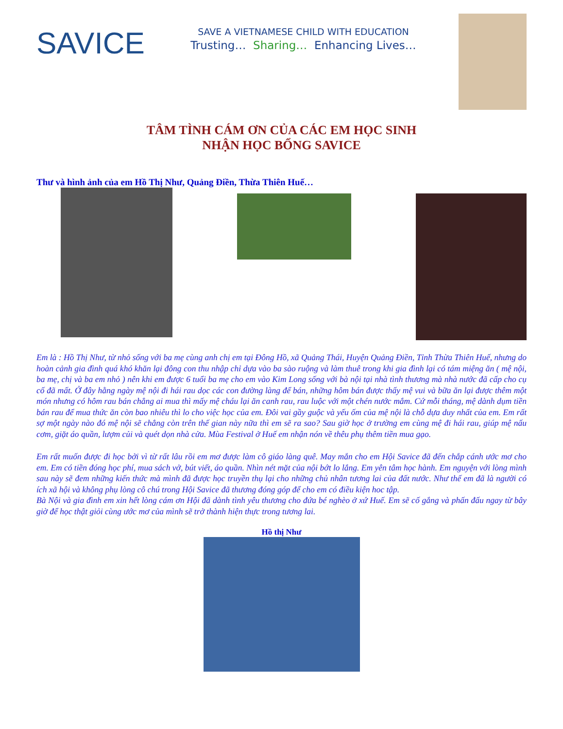SAVICE
SAVE A VIETNAMESE CHILD WITH EDUCATION
Trusting… Sharing… Enhancing Lives…
TÂM TÌNH CÁM ƠN CỦA CÁC EM HỌC SINH
NHẬN HỌC BỔNG SAVICE
Thư và hình ảnh của em Hồ Thị Như, Quảng Điền, Thừa Thiên Huế…
Em là : Hồ Thị Như, từ nhỏ sống với ba mẹ cùng anh chị em tại Đông Hồ, xã Quảng Thái, Huyện Quảng Điền, Tỉnh Thừa Thiên Huế, nhưng do hoàn cảnh gia đình quá khó khăn lại đông con thu nhập chỉ dựa vào ba sào ruộng và làm thuê trong khi gia đình lại có tám miệng ăn ( mệ nội, ba mẹ, chị và ba em nhỏ ) nên khi em được 6 tuổi ba mẹ cho em vào Kim Long sống với bà nội tại nhà tình thương mà nhà nước đã cấp cho cụ cố đã mất. Ở đây hằng ngày mệ nội đi hái rau dọc các con đường làng để bán, những hôm bán được thấy mệ vui và bữa ăn lại được thêm một món nhưng có hôm rau bán chẳng ai mua thì mấy mệ cháu lại ăn canh rau, rau luộc với một chén nước mắm. Cứ mỗi tháng, mệ dành dụm tiền bán rau để mua thức ăn còn bao nhiêu thì lo cho việc học của em. Đôi vai gầy guộc và yếu ốm của mệ nội là chỗ dựa duy nhất của em. Em rất sợ một ngày nào đó mệ nội sẽ chẳng còn trên thế gian này nữa thì em sẽ ra sao? Sau giờ học ở trường em cùng mệ đi hái rau, giúp mệ nấu cơm, giặt áo quần, lượm củi và quét dọn nhà cửa. Mùa Festival ở Huế em nhận nón về thêu phụ thêm tiền mua gạo.
Em rất muốn được đi học bởi vì từ rất lâu rồi em mơ được làm cô giáo làng quê. May mắn cho em Hội Savice đã đến chắp cánh ước mơ cho em. Em có tiền đóng học phí, mua sách vở, bút viết, áo quần. Nhìn nét mặt của nội bớt lo lắng. Em yên tâm học hành. Em nguyện với lòng mình sau này sẽ đem những kiến thức mà mình đã được học truyền thụ lại cho những chủ nhân tương lai của đất nước. Như thế em đã là người có ích xã hội và không phụ lòng cô chú trong Hội Savice đã thương đóng góp để cho em có điều kiện hoc tập.
Bà Nội và gia đình em xin hết lòng cám ơn Hội đã dành tình yêu thương cho đứa bé nghèo ở xứ Huế. Em sẽ cố gắng và phấn đấu ngay từ bây giờ để học thật giỏi cùng ước mơ của mình sẽ trở thành hiện thực trong tương lai.
Hồ thị Như